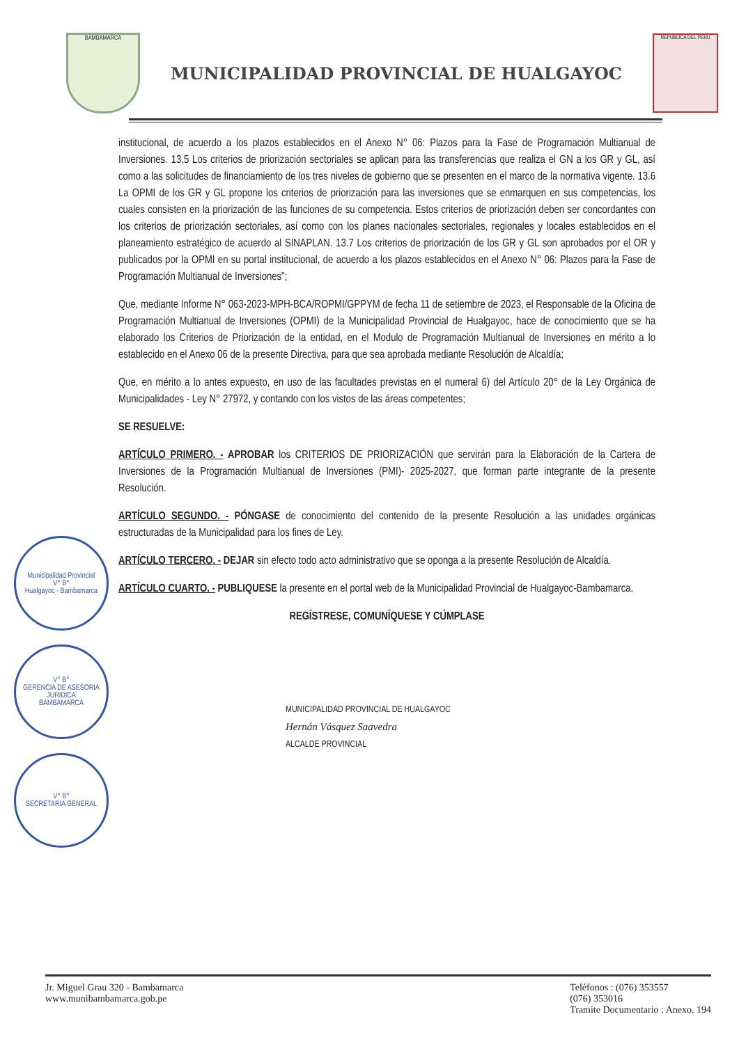BAMBAMARCA
MUNICIPALIDAD PROVINCIAL DE HUALGAYOC
REPUBLICA DEL PERU
institucional, de acuerdo a los plazos establecidos en el Anexo N° 06: Plazos para la Fase de Programación Multianual de Inversiones. 13.5 Los criterios de priorización sectoriales se aplican para las transferencias que realiza el GN a los GR y GL, así como a las solicitudes de financiamiento de los tres niveles de gobierno que se presenten en el marco de la normativa vigente. 13.6 La OPMI de los GR y GL propone los criterios de priorización para las inversiones que se enmarquen en sus competencias, los cuales consisten en la priorización de las funciones de su competencia. Estos criterios de priorización deben ser concordantes con los criterios de priorización sectoriales, así como con los planes nacionales sectoriales, regionales y locales establecidos en el planeamiento estratégico de acuerdo al SINAPLAN. 13.7 Los criterios de priorización de los GR y GL son aprobados por el OR y publicados por la OPMI en su portal institucional, de acuerdo a los plazos establecidos en el Anexo N° 06: Plazos para la Fase de Programación Multianual de Inversiones";
Que, mediante Informe N° 063-2023-MPH-BCA/ROPMI/GPPYM de fecha 11 de setiembre de 2023, el Responsable de la Oficina de Programación Multianual de Inversiones (OPMI) de la Municipalidad Provincial de Hualgayoc, hace de conocimiento que se ha elaborado los Criterios de Priorización de la entidad, en el Modulo de Programación Multianual de Inversiones en mérito a lo establecido en el Anexo 06 de la presente Directiva, para que sea aprobada mediante Resolución de Alcaldía;
Que, en mérito a lo antes expuesto, en uso de las facultades previstas en el numeral 6) del Artículo 20° de la Ley Orgánica de Municipalidades - Ley N° 27972, y contando con los vistos de las áreas competentes;
SE RESUELVE:
ARTÍCULO PRIMERO. - APROBAR los CRITERIOS DE PRIORIZACIÓN que servirán para la Elaboración de la Cartera de Inversiones de la Programación Multianual de Inversiones (PMI)- 2025-2027, que forman parte integrante de la presente Resolución.
ARTÍCULO SEGUNDO. - PÓNGASE de conocimiento del contenido de la presente Resolución a las unidades orgánicas estructuradas de la Municipalidad para los fines de Ley.
ARTÍCULO TERCERO. - DEJAR sin efecto todo acto administrativo que se oponga a la presente Resolución de Alcaldía.
ARTÍCULO CUARTO. - PUBLIQUESE la presente en el portal web de la Municipalidad Provincial de Hualgayoc-Bambamarca.
REGÍSTRESE, COMUNÍQUESE Y CÚMPLASE
MUNICIPALIDAD PROVINCIAL DE HUALGAYOC
Hernán Vásquez Saavedra
ALCALDE PROVINCIAL
Municipalidad Provincial
V° B°
Hualgayoc - Bambamarca
V° B°
GERENCIA DE ASESORIA JURIDICA
BAMBAMARCA
V° B°
SECRETARIA GENERAL
Jr. Miguel Grau 320 - Bambamarca
www.munibambamarca.gob.pe
Teléfonos : (076) 353557
(076) 353016
Tramite Documentario : Anexo. 194